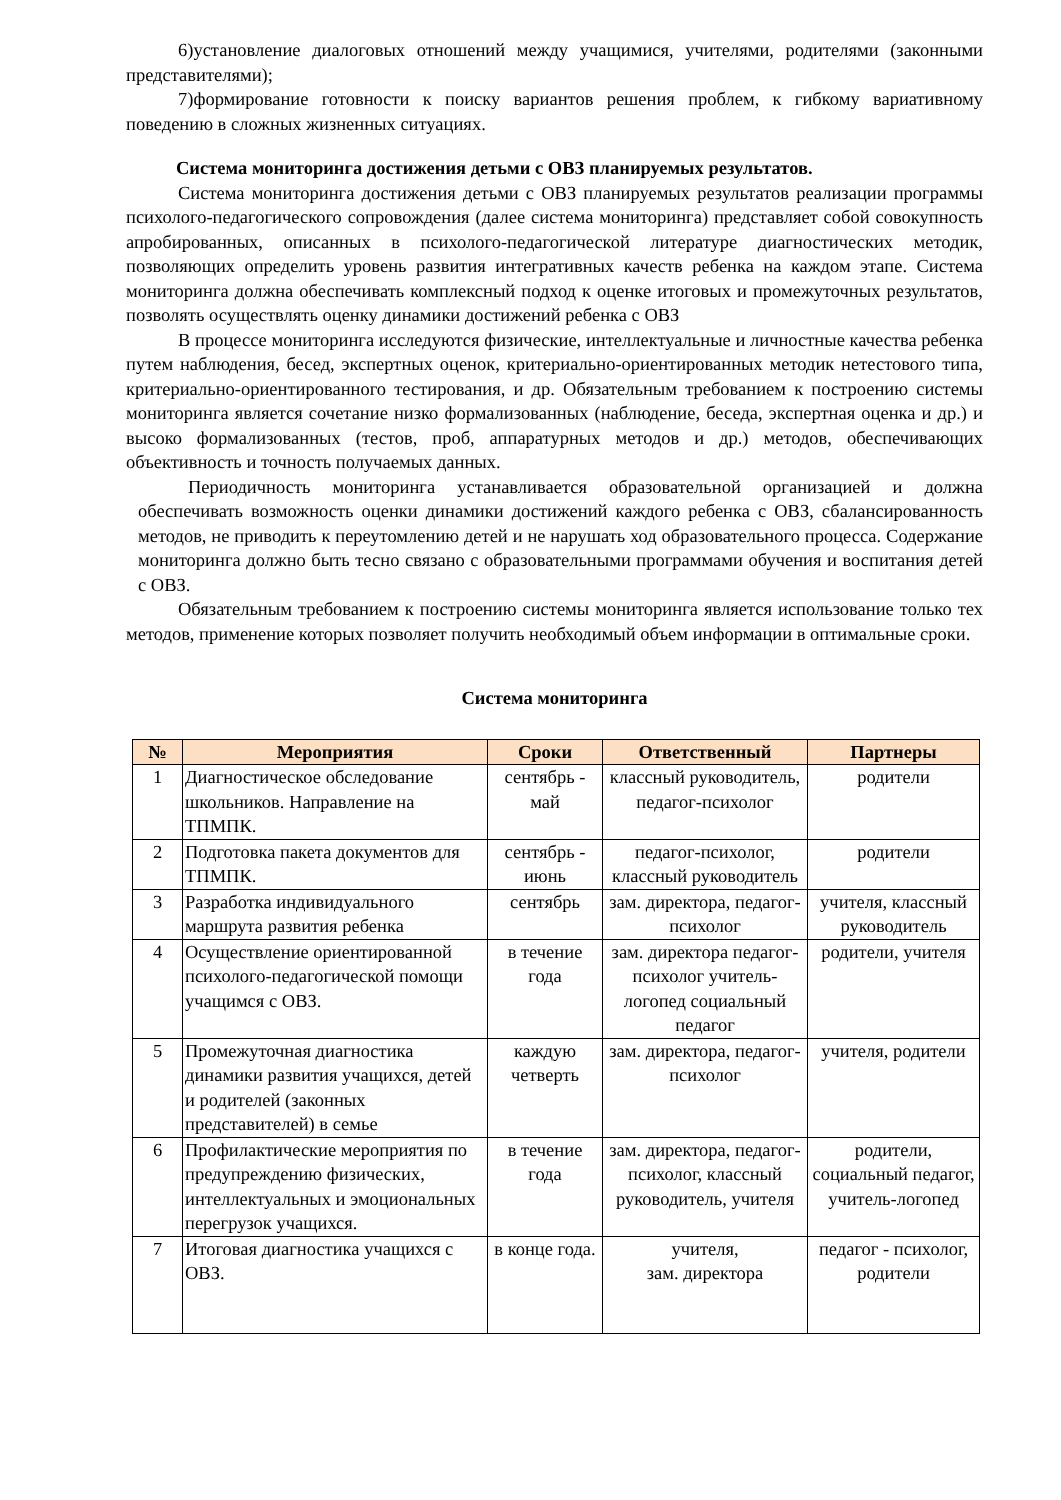6)установление диалоговых отношений между учащимися, учителями, родителями (законными представителями);
7)формирование готовности к поиску вариантов решения проблем, к гибкому вариативному поведению в сложных жизненных ситуациях.
Система мониторинга достижения детьми с ОВЗ планируемых результатов.
Система мониторинга достижения детьми с ОВЗ планируемых результатов реализации программы психолого-педагогического сопровождения (далее система мониторинга) представляет собой совокупность апробированных, описанных в психолого-педагогической литературе диагностических методик, позволяющих определить уровень развития интегративных качеств ребенка на каждом этапе. Система мониторинга должна обеспечивать комплексный подход к оценке итоговых и промежуточных результатов, позволять осуществлять оценку динамики достижений ребенка с ОВЗ
В процессе мониторинга исследуются физические, интеллектуальные и личностные качества ребенка путем наблюдения, бесед, экспертных оценок, критериально-ориентированных методик нетестового типа, критериально-ориентированного тестирования, и др. Обязательным требованием к построению системы мониторинга является сочетание низко формализованных (наблюдение, беседа, экспертная оценка и др.) и высоко формализованных (тестов, проб, аппаратурных методов и др.) методов, обеспечивающих объективность и точность получаемых данных.
Периодичность мониторинга устанавливается образовательной организацией и должна обеспечивать возможность оценки динамики достижений каждого ребенка с ОВЗ, сбалансированность методов, не приводить к переутомлению детей и не нарушать ход образовательного процесса. Содержание мониторинга должно быть тесно связано с образовательными программами обучения и воспитания детей с ОВЗ.
Обязательным требованием к построению системы мониторинга является использование только тех методов, применение которых позволяет получить необходимый объем информации в оптимальные сроки.
Система мониторинга
| № | Мероприятия | Сроки | Ответственный | Партнеры |
| --- | --- | --- | --- | --- |
| 1 | Диагностическое обследование школьников. Направление на ТПМПК. | сентябрь - май | классный руководитель, педагог-психолог | родители |
| 2 | Подготовка пакета документов для ТПМПК. | сентябрь - июнь | педагог-психолог, классный руководитель | родители |
| 3 | Разработка индивидуального маршрута развития ребенка | сентябрь | зам. директора, педагог-психолог | учителя, классный руководитель |
| 4 | Осуществление ориентированной психолого-педагогической помощи учащимся с ОВЗ. | в течение года | зам. директора педагог-психолог учитель-логопед социальный педагог | родители, учителя |
| 5 | Промежуточная диагностика динамики развития учащихся, детей и родителей (законных представителей) в семье | каждую четверть | зам. директора, педагог-психолог | учителя, родители |
| 6 | Профилактические мероприятия по предупреждению физических, интеллектуальных и эмоциональных перегрузок учащихся. | в течение года | зам. директора, педагог-психолог, классный руководитель, учителя | родители, социальный педагог, учитель-логопед |
| 7 | Итоговая диагностика учащихся с ОВЗ. | в конце года. | учителя, зам. директора | педагог - психолог, родители |